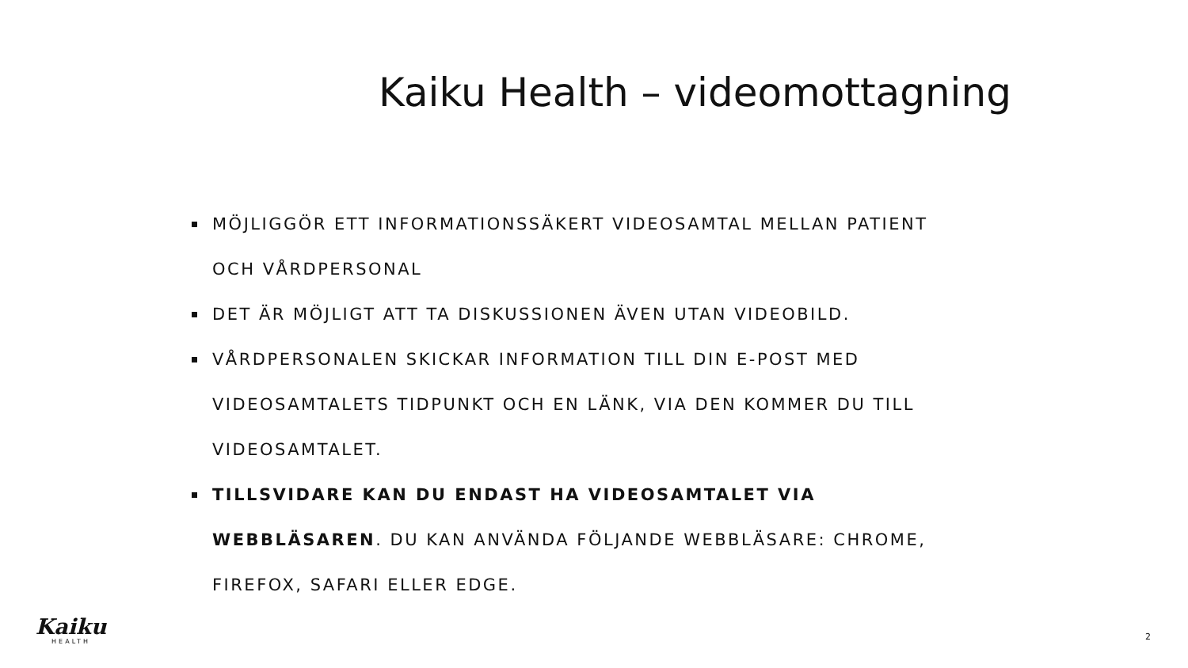Kaiku Health – videomottagning
MÖJLIGGÖR ETT INFORMATIONSSÄKERT VIDEOSAMTAL MELLAN PATIENT OCH VÅRDPERSONAL
DET ÄR MÖJLIGT ATT TA DISKUSSIONEN ÄVEN UTAN VIDEOBILD.
VÅRDPERSONALEN SKICKAR INFORMATION TILL DIN E-POST MED VIDEOSAMTALETS TIDPUNKT OCH EN LÄNK, VIA DEN KOMMER DU TILL VIDEOSAMTALET.
TILLSVIDARE KAN DU ENDAST HA VIDEOSAMTALET VIA WEBBLÄSAREN. DU KAN ANVÄNDA FÖLJANDE WEBBLÄSARE: CHROME, FIREFOX, SAFARI ELLER EDGE.
Kaiku
HEALTH
2